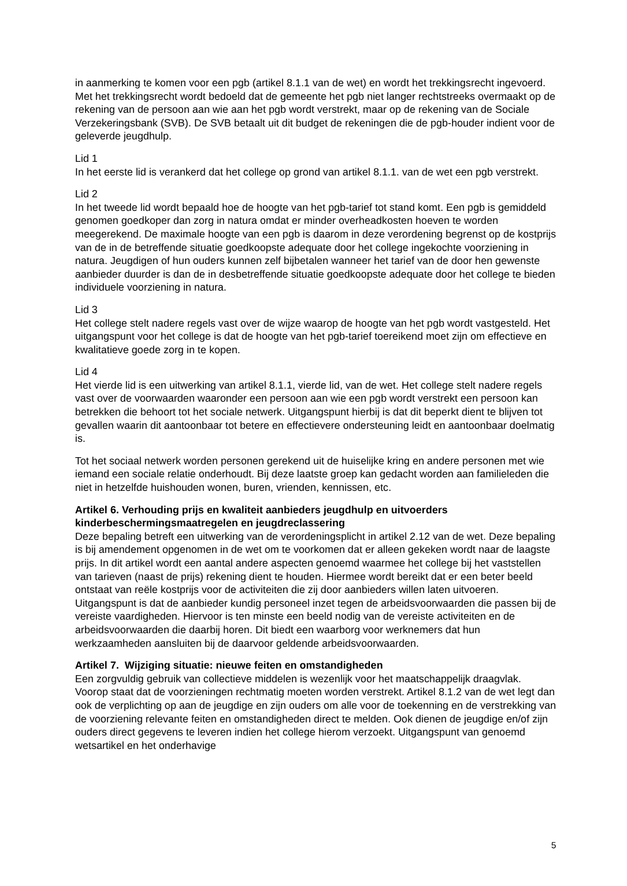in aanmerking te komen voor een pgb (artikel 8.1.1 van de wet) en wordt het trekkingsrecht ingevoerd. Met het trekkingsrecht wordt bedoeld dat de gemeente het pgb niet langer rechtstreeks overmaakt op de rekening van de persoon aan wie aan het pgb wordt verstrekt, maar op de rekening van de Sociale Verzekeringsbank (SVB). De SVB betaalt uit dit budget de rekeningen die de pgb-houder indient voor de geleverde jeugdhulp.
Lid 1
In het eerste lid is verankerd dat het college op grond van artikel 8.1.1. van de wet een pgb verstrekt.
Lid 2
In het tweede lid wordt bepaald hoe de hoogte van het pgb-tarief tot stand komt. Een pgb is gemiddeld genomen goedkoper dan zorg in natura omdat er minder overheadkosten hoeven te worden meegerekend. De maximale hoogte van een pgb is daarom in deze verordening begrenst op de kostprijs van de in de betreffende situatie goedkoopste adequate door het college ingekochte voorziening in natura. Jeugdigen of hun ouders kunnen zelf bijbetalen wanneer het tarief van de door hen gewenste aanbieder duurder is dan de in desbetreffende situatie goedkoopste adequate door het college te bieden individuele voorziening in natura.
Lid 3
Het college stelt nadere regels vast over de wijze waarop de hoogte van het pgb wordt vastgesteld. Het uitgangspunt voor het college is dat de hoogte van het pgb-tarief toereikend moet zijn om effectieve en kwalitatieve goede zorg in te kopen.
Lid 4
Het vierde lid is een uitwerking van artikel 8.1.1, vierde lid, van de wet. Het college stelt nadere regels vast over de voorwaarden waaronder een persoon aan wie een pgb wordt verstrekt een persoon kan betrekken die behoort tot het sociale netwerk. Uitgangspunt hierbij is dat dit beperkt dient te blijven tot gevallen waarin dit aantoonbaar tot betere en effectievere ondersteuning leidt en aantoonbaar doelmatig is.
Tot het sociaal netwerk worden personen gerekend uit de huiselijke kring en andere personen met wie iemand een sociale relatie onderhoudt. Bij deze laatste groep kan gedacht worden aan familieleden die niet in hetzelfde huishouden wonen, buren, vrienden, kennissen, etc.
Artikel 6. Verhouding prijs en kwaliteit aanbieders jeugdhulp en uitvoerders kinderbeschermingsmaatregelen en jeugdreclassering
Deze bepaling betreft een uitwerking van de verordeningsplicht in artikel 2.12 van de wet. Deze bepaling is bij amendement opgenomen in de wet om te voorkomen dat er alleen gekeken wordt naar de laagste prijs. In dit artikel wordt een aantal andere aspecten genoemd waarmee het college bij het vaststellen van tarieven (naast de prijs) rekening dient te houden. Hiermee wordt bereikt dat er een beter beeld ontstaat van reële kostprijs voor de activiteiten die zij door aanbieders willen laten uitvoeren. Uitgangspunt is dat de aanbieder kundig personeel inzet tegen de arbeidsvoorwaarden die passen bij de vereiste vaardigheden. Hiervoor is ten minste een beeld nodig van de vereiste activiteiten en de arbeidsvoorwaarden die daarbij horen. Dit biedt een waarborg voor werknemers dat hun werkzaamheden aansluiten bij de daarvoor geldende arbeidsvoorwaarden.
Artikel 7. Wijziging situatie: nieuwe feiten en omstandigheden
Een zorgvuldig gebruik van collectieve middelen is wezenlijk voor het maatschappelijk draagvlak. Voorop staat dat de voorzieningen rechtmatig moeten worden verstrekt. Artikel 8.1.2 van de wet legt dan ook de verplichting op aan de jeugdige en zijn ouders om alle voor de toekenning en de verstrekking van de voorziening relevante feiten en omstandigheden direct te melden. Ook dienen de jeugdige en/of zijn ouders direct gegevens te leveren indien het college hierom verzoekt. Uitgangspunt van genoemd wetsartikel en het onderhavige
5